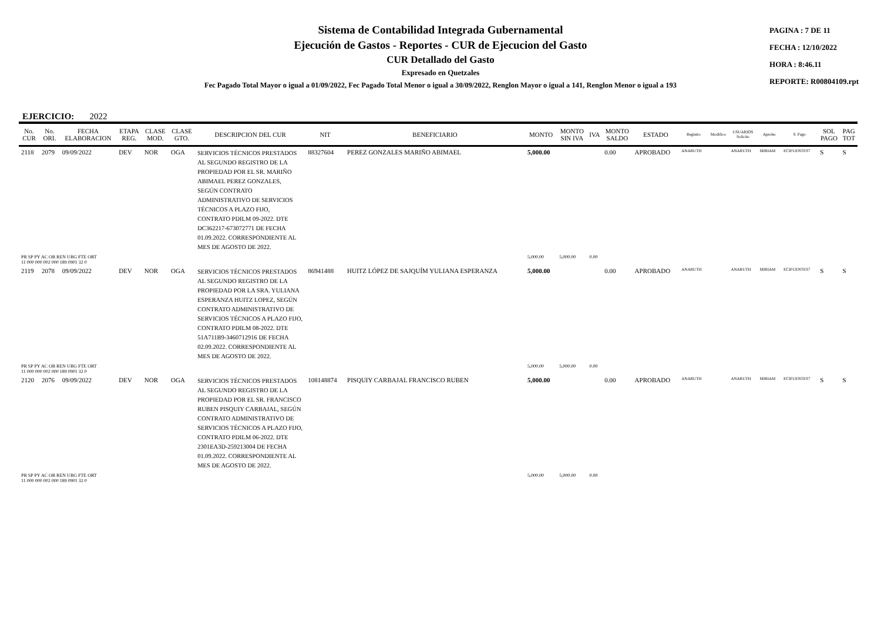Sistema de Contabilidad Integrada Gubernamental
Ejecución de Gastos - Reportes - CUR de Ejecucion del Gasto
CUR Detallado del Gasto
Expresado en Quetzales
PAGINA : 7 DE 11
FECHA : 12/10/2022
HORA : 8:46.11
REPORTE: R00804109.rpt
Fec Pagado Total Mayor o igual a 01/09/2022, Fec Pagado Total Menor o igual a 30/09/2022, Renglon Mayor o igual a 141, Renglon Menor o igual a 193
EJERCICIO: 2022
| No. CUR | No. ORI. | FECHA ELABORACION | ETAPA REG. | CLASE MOD. | CLASE GTO. | DESCRIPCION DEL CUR | NIT | BENEFICIARIO | MONTO | MONTO SIN IVA | IVA | MONTO SALDO | ESTADO | Registro | Modifico | USUARIOS Solicito | Aprobo | S. Pago | SOL PAGO | PAG TOT |
| --- | --- | --- | --- | --- | --- | --- | --- | --- | --- | --- | --- | --- | --- | --- | --- | --- | --- | --- | --- | --- |
| 2118 | 2079 | 09/09/2022 | DEV | NOR | OGA | SERVICIOS TÉCNICOS PRESTADOS AL SEGUNDO REGISTRO DE LA PROPIEDAD POR EL SR. MARIÑO ABIMAEL PEREZ GONZALES, SEGÚN CONTRATO ADMINISTRATIVO DE SERVICIOS TÉCNICOS A PLAZO FIJO, CONTRATO PDILM 09-2022. DTE DC362217-673072771 DE FECHA 01.09.2022. CORRESPONDIENTE AL MES DE AGOSTO DE 2022. | 88327604 | PEREZ GONZALES MARIÑO ABIMAEL | 5,000.00 | | | 0.00 | APROBADO | ANARUTH | | ANARUTH | MIRIAM | ECIFUENTES7 | S | S |
| PR SP PY AC OB REN UBG FTE ORT 11 000 000 002 000 189 0901 32 0 | | | | | | | | | 5,000.00 | 5,000.00 | 0.00 | | | | | | | | | |
| 2119 | 2078 | 09/09/2022 | DEV | NOR | OGA | SERVICIOS TÉCNICOS PRESTADOS AL SEGUNDO REGISTRO DE LA PROPIEDAD POR LA SRA. YULIANA ESPERANZA HUITZ LOPEZ, SEGÚN CONTRATO ADMINISTRATIVO DE SERVICIOS TÉCNICOS A PLAZO FIJO, CONTRATO PDILM 08-2022. DTE 51A711B9-3460712916 DE FECHA 02.09.2022. CORRESPONDIENTE AL MES DE AGOSTO DE 2022. | 86941488 | HUITZ LÓPEZ DE SAJQUÍM YULIANA ESPERANZA | 5,000.00 | | | 0.00 | APROBADO | ANARUTH | | ANARUTH | MIRIAM | ECIFUENTES7 | S | S |
| PR SP PY AC OB REN UBG FTE ORT 11 000 000 002 000 189 0901 32 0 | | | | | | | | | 5,000.00 | 5,000.00 | 0.00 | | | | | | | | | |
| 2120 | 2076 | 09/09/2022 | DEV | NOR | OGA | SERVICIOS TÉCNICOS PRESTADOS AL SEGUNDO REGISTRO DE LA PROPIEDAD POR EL SR. FRANCISCO RUBEN PISQUIY CARBAJAL, SEGÚN CONTRATO ADMINISTRATIVO DE SERVICIOS TÉCNICOS A PLAZO FIJO, CONTRATO PDILM 06-2022. DTE 2301EA3D-259213004 DE FECHA 01.09.2022. CORRESPONDIENTE AL MES DE AGOSTO DE 2022. | 108148874 | PISQUIY CARBAJAL FRANCISCO RUBEN | 5,000.00 | | | 0.00 | APROBADO | ANARUTH | | ANARUTH | MIRIAM | ECIFUENTES7 | S | S |
| PR SP PY AC OB REN UBG FTE ORT 11 000 000 002 000 189 0901 32 0 | | | | | | | | | 5,000.00 | 5,000.00 | 0.00 | | | | | | | | | |